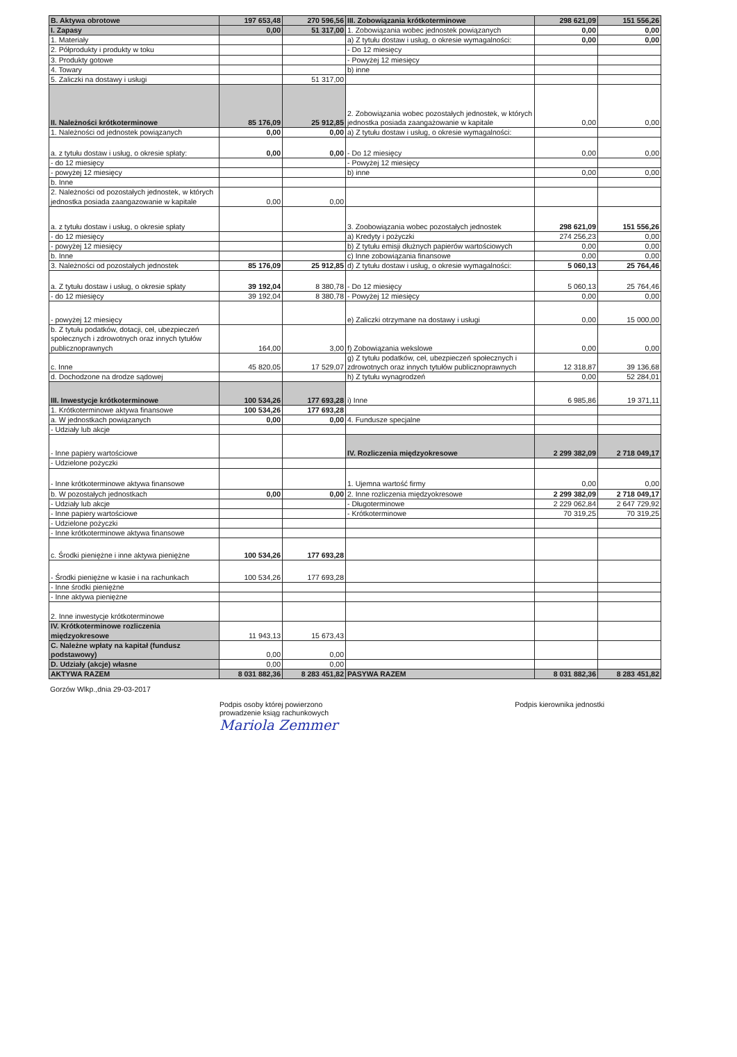| B. Aktywa obrotowe | 197 653,48 | 270 596,56 | III. Zobowiązania krótkoterminowe | 298 621,09 | 151 556,26 |
| I. Zapasy | 0,00 | 51 317,00 | 1. Zobowiązania wobec jednostek powiązanych | 0,00 | 0,00 |
| 1. Materiały | | | a) Z tytułu dostaw i usług, o okresie wymagalności: | 0,00 | 0,00 |
| 2. Półprodukty i produkty w toku | | | - Do 12 miesięcy | | |
| 3. Produkty gotowe | | | - Powyżej 12 miesięcy | | |
| 4. Towary | | | b) inne | | |
| 5. Zaliczki na dostawy i usługi | | 51 317,00 | | | |
| II. Należności krótkoterminowe | 85 176,09 | 25 912,85 | 2. Zobowiązania wobec pozostałych jednostek, w których jednostka posiada zaangażowanie w kapitale | 0,00 | 0,00 |
| 1. Należności od jednostek powiązanych | 0,00 | 0,00 | a) Z tytułu dostaw i usług, o okresie wymagalności: | | |
| a. z tytułu dostaw i usług, o okresie spłaty: | 0,00 | 0,00 | - Do 12 miesięcy | 0,00 | 0,00 |
| - do 12 miesięcy | | | - Powyżej 12 miesięcy | | |
| - powyżej 12 miesięcy | | | b) inne | 0,00 | 0,00 |
| b. Inne | | | | | |
| 2. Należności od pozostałych jednostek, w których jednostka posiada zaangazowanie w kapitale | 0,00 | 0,00 | | | |
| a. z tytułu dostaw i usług, o okresie spłaty | | | 3. Zoobowiązania wobec pozostałych jednostek | 298 621,09 | 151 556,26 |
| - do 12 miesięcy | | | a) Kredyty i pożyczki | 274 256,23 | 0,00 |
| - powyżej 12 miesięcy | | | b) Z tytułu emisji dłużnych papierów wartościowych | 0,00 | 0,00 |
| b. Inne | | | c) Inne zobowiązania finansowe | 0,00 | 0,00 |
| 3. Należności od pozostałych jednostek | 85 176,09 | 25 912,85 | d) Z tytułu dostaw i usług, o okresie wymagalności: | 5 060,13 | 25 764,46 |
| a. Z tytułu dostaw i usług, o okresie spłaty | 39 192,04 | 8 380,78 | - Do 12 miesięcy | 5 060,13 | 25 764,46 |
| - do 12 miesięcy | 39 192,04 | 8 380,78 | - Powyżej 12 miesięcy | 0,00 | 0,00 |
| - powyżej 12 miesięcy | | | e) Zaliczki otrzymane na dostawy i usługi | 0,00 | 15 000,00 |
| b. Z tytułu podatków, dotacji, ceł, ubezpieczeń społecznych i zdrowotnych oraz innych tytułów publicznoprawnych | 164,00 | 3,00 | f) Zobowiązania wekslowe | 0,00 | 0,00 |
| c. Inne | 45 820,05 | 17 529,07 | g) Z tytułu podatków, ceł, ubezpieczeń społecznych i zdrowotnych oraz innych tytułów publicznoprawnych | 12 318,87 | 39 136,68 |
| d. Dochodzone na drodze sądowej | | | h) Z tytułu wynagrodzeń | 0,00 | 52 284,01 |
| III. Inwestycje krótkoterminowe | 100 534,26 | 177 693,28 | i) Inne | 6 985,86 | 19 371,11 |
| 1. Krótkoterminowe aktywa finansowe | 100 534,26 | 177 693,28 | | | |
| a. W jednostkach powiązanych | 0,00 | 0,00 | 4. Fundusze specjalne | | |
| - Udziały lub akcje | | | | | |
| - Inne papiery wartościowe | | | IV. Rozliczenia międzyokresowe | 2 299 382,09 | 2 718 049,17 |
| - Udzielone pożyczki | | | | | |
| - Inne krótkoterminowe aktywa finansowe | | | 1. Ujemna wartość firmy | 0,00 | 0,00 |
| b. W pozostałych jednostkach | 0,00 | 0,00 | 2. Inne rozliczenia międzyokresowe | 2 299 382,09 | 2 718 049,17 |
| - Udziały lub akcje | | | - Długoterminowe | 2 229 062,84 | 2 647 729,92 |
| - Inne papiery wartościowe | | | - Krótkoterminowe | 70 319,25 | 70 319,25 |
| - Udzielone pożyczki | | | | | |
| - Inne krótkoterminowe aktywa finansowe | | | | | |
| c. Środki pieniężne i inne aktywa pieniężne | 100 534,26 | 177 693,28 | | | |
| - Środki pieniężne w kasie i na rachunkach | 100 534,26 | 177 693,28 | | | |
| - Inne środki pieniężne | | | | | |
| - Inne aktywa pieniężne | | | | | |
| 2. Inne inwestycje krótkoterminowe | | | | | |
| IV. Krótkoterminowe rozliczenia międzyokresowe | 11 943,13 | 15 673,43 | | | |
| C. Należne wpłaty na kapitał (fundusz podstawowy) | 0,00 | 0,00 | | | |
| D. Udziały (akcje) własne | 0,00 | 0,00 | | | |
| AKTYWA RAZEM | 8 031 882,36 | 8 283 451,82 | PASYWA RAZEM | 8 031 882,36 | 8 283 451,82 |
Gorzów Wlkp.,dnia 29-03-2017
Podpis osoby której powierzono
prowadzenie ksiąg rachunkowych
Mariola Zemmer
Podpis kierownika jednostki